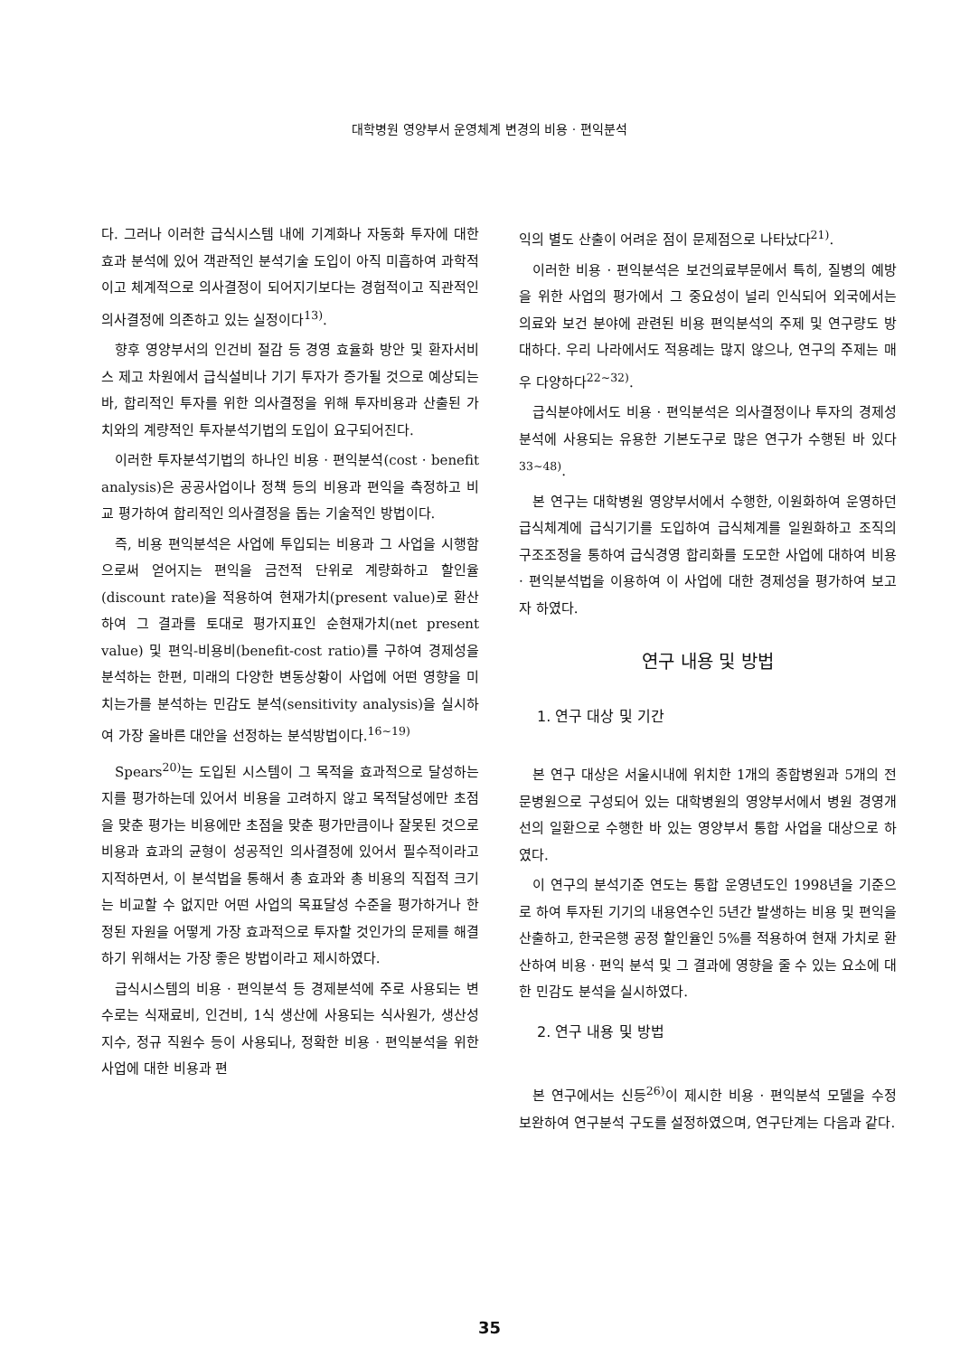대학병원 영양부서 운영체계 변경의 비용 · 편익분석
다. 그러나 이러한 급식시스템 내에 기계화나 자동화 투자에 대한 효과 분석에 있어 객관적인 분석기술 도입이 아직 미흡하여 과학적이고 체계적으로 의사결정이 되어지기보다는 경험적이고 직관적인 의사결정에 의존하고 있는 실정이다<sup>13)</sup>.
향후 영양부서의 인건비 절감 등 경영 효율화 방안 및 환자서비스 제고 차원에서 급식설비나 기기 투자가 증가될 것으로 예상되는 바, 합리적인 투자를 위한 의사결정을 위해 투자비용과 산출된 가치와의 계량적인 투자분석기법의 도입이 요구되어진다.
이러한 투자분석기법의 하나인 비용 · 편익분석(cost · benefit analysis)은 공공사업이나 정책 등의 비용과 편익을 측정하고 비교 평가하여 합리적인 의사결정을 돕는 기술적인 방법이다.
즉, 비용 편익분석은 사업에 투입되는 비용과 그 사업을 시행함으로써 얻어지는 편익을 금전적 단위로 계량화하고 할인율(discount rate)을 적용하여 현재가치(present value)로 환산하여 그 결과를 토대로 평가지표인 순현재가치(net present value) 및 편익-비용비(benefit-cost ratio)를 구하여 경제성을 분석하는 한편, 미래의 다양한 변동상황이 사업에 어떤 영향을 미치는가를 분석하는 민감도 분석(sensitivity analysis)을 실시하여 가장 올바른 대안을 선정하는 분석방법이다.<sup>16~19)</sup>
Spears<sup>20)</sup>는 도입된 시스템이 그 목적을 효과적으로 달성하는지를 평가하는데 있어서 비용을 고려하지 않고 목적달성에만 초점을 맞춘 평가는 비용에만 초점을 맞춘 평가만큼이나 잘못된 것으로 비용과 효과의 균형이 성공적인 의사결정에 있어서 필수적이라고 지적하면서, 이 분석법을 통해서 총 효과와 총 비용의 직접적 크기는 비교할 수 없지만 어떤 사업의 목표달성 수준을 평가하거나 한정된 자원을 어떻게 가장 효과적으로 투자할 것인가의 문제를 해결하기 위해서는 가장 좋은 방법이라고 제시하였다.
급식시스템의 비용 · 편익분석 등 경제분석에 주로 사용되는 변수로는 식재료비, 인건비, 1식 생산에 사용되는 식사원가, 생산성 지수, 정규 직원수 등이 사용되나, 정확한 비용 · 편익분석을 위한 사업에 대한 비용과 편
익의 별도 산출이 어려운 점이 문제점으로 나타났다<sup>21)</sup>.
이러한 비용 · 편익분석은 보건의료부문에서 특히, 질병의 예방을 위한 사업의 평가에서 그 중요성이 널리 인식되어 외국에서는 의료와 보건 분야에 관련된 비용 편익분석의 주제 및 연구량도 방대하다. 우리 나라에서도 적용례는 많지 않으나, 연구의 주제는 매우 다양하다<sup>22~32)</sup>.
급식분야에서도 비용 · 편익분석은 의사결정이나 투자의 경제성 분석에 사용되는 유용한 기본도구로 많은 연구가 수행된 바 있다<sup>33~48)</sup>.
본 연구는 대학병원 영양부서에서 수행한, 이원화하여 운영하던 급식체계에 급식기기를 도입하여 급식체계를 일원화하고 조직의 구조조정을 통하여 급식경영 합리화를 도모한 사업에 대하여 비용 · 편익분석법을 이용하여 이 사업에 대한 경제성을 평가하여 보고자 하였다.
연구 내용 및 방법
1. 연구 대상 및 기간
본 연구 대상은 서울시내에 위치한 1개의 종합병원과 5개의 전문병원으로 구성되어 있는 대학병원의 영양부서에서 병원 경영개선의 일환으로 수행한 바 있는 영양부서 통합 사업을 대상으로 하였다.
이 연구의 분석기준 연도는 통합 운영년도인 1998년을 기준으로 하여 투자된 기기의 내용연수인 5년간 발생하는 비용 및 편익을 산출하고, 한국은행 공정 할인율인 5%를 적용하여 현재 가치로 환산하여 비용 · 편익 분석 및 그 결과에 영향을 줄 수 있는 요소에 대한 민감도 분석을 실시하였다.
2. 연구 내용 및 방법
본 연구에서는 신등<sup>26)</sup>이 제시한 비용 · 편익분석 모델을 수정 보완하여 연구분석 구도를 설정하였으며, 연구단계는 다음과 같다.
35